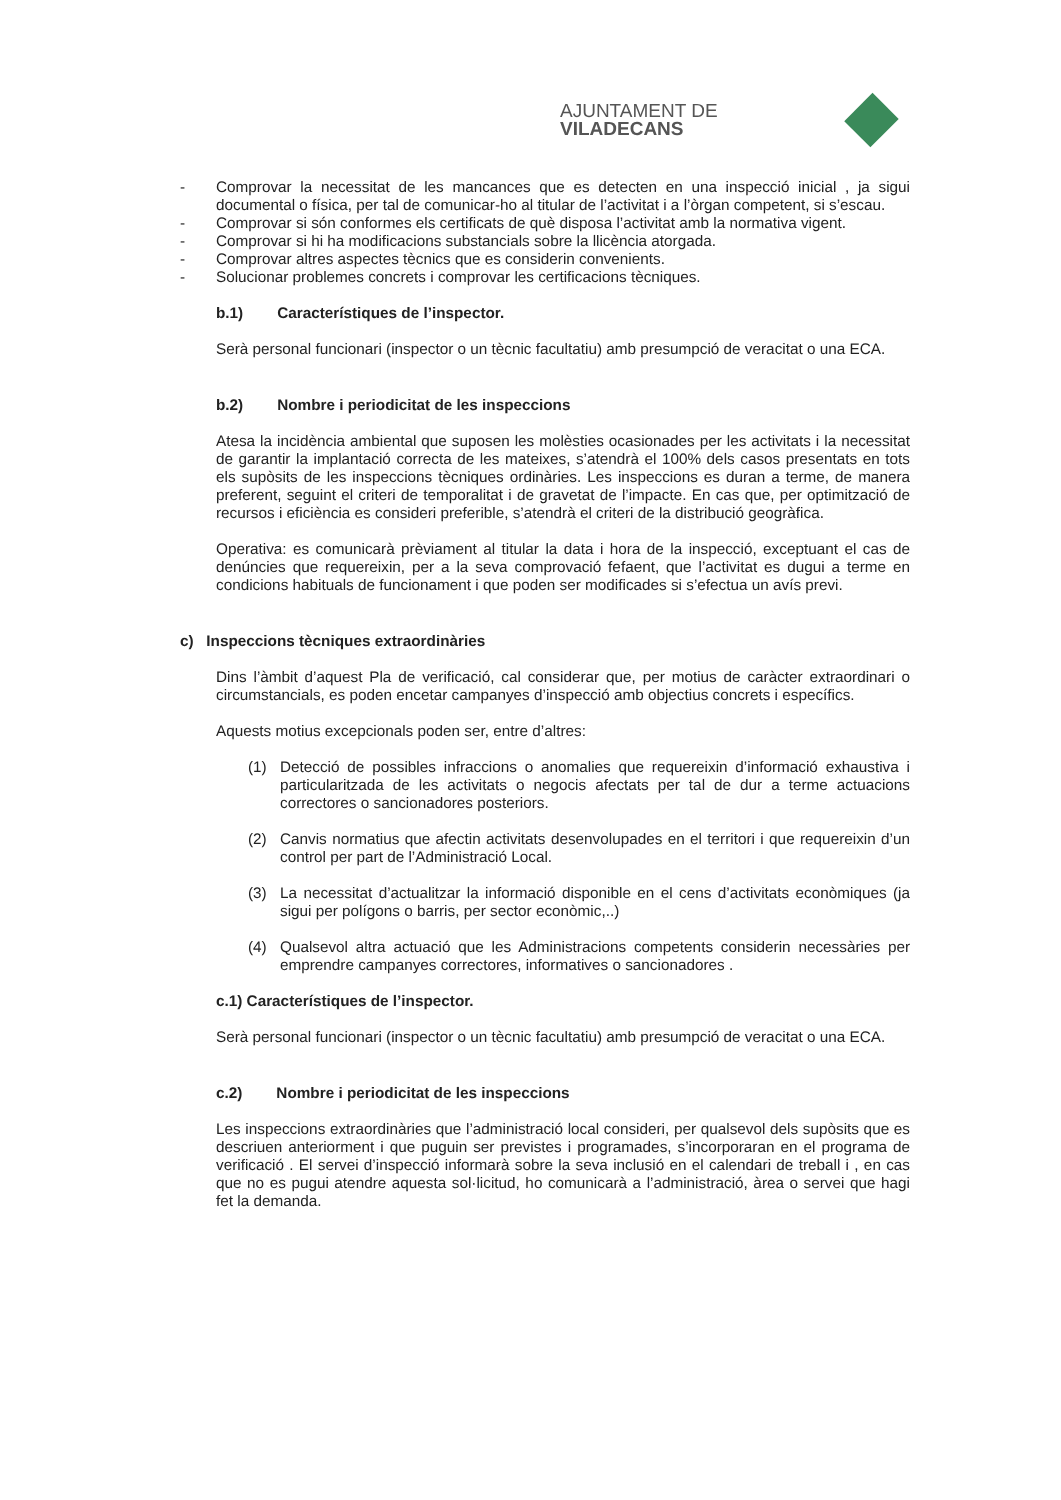AJUNTAMENT DE VILADECANS
- Comprovar la necessitat de les mancances que es detecten en una inspecció inicial , ja sigui documental o física, per tal de comunicar-ho al titular de l’activitat i a l’òrgan competent, si s’escau.
- Comprovar si són conformes els certificats de què disposa l’activitat amb la normativa vigent.
- Comprovar si hi ha modificacions substancials sobre la llicència atorgada.
- Comprovar altres aspectes tècnics que es considerin convenients.
- Solucionar problemes concrets i comprovar les certificacions tècniques.
b.1) Característiques de l’inspector.
Serà personal funcionari (inspector o un tècnic facultatiu) amb presumpció de veracitat o una ECA.
b.2) Nombre i periodicitat de les inspeccions
Atesa la incidència ambiental que suposen les molèsties ocasionades per les activitats i la necessitat de garantir la implantació correcta de les mateixes, s’atendrà el 100% dels casos presentats en tots els supòsits de les inspeccions tècniques ordinàries. Les inspeccions es duran a terme, de manera preferent, seguint el criteri de temporalitat i de gravetat de l’impacte. En cas que, per optimització de recursos i eficiència es consideri preferible, s’atendrà el criteri de la distribució geogràfica.
Operativa: es comunicarà prèviament al titular la data i hora de la inspecció, exceptuant el cas de denúncies que requereixin, per a la seva comprovació fefaent, que l’activitat es dugui a terme en condicions habituals de funcionament i que poden ser modificades si s’efectua un avís previ.
c) Inspeccions tècniques extraordinàries
Dins l’àmbit d’aquest Pla de verificació, cal considerar que, per motius de caràcter extraordinari o circumstancials, es poden encetar campanyes d’inspecció amb objectius concrets i específics.
Aquests motius excepcionals poden ser, entre d’altres:
(1) Detecció de possibles infraccions o anomalies que requereixin d’informació exhaustiva i particularitzada de les activitats o negocis afectats per tal de dur a terme actuacions correctores o sancionadores posteriors.
(2) Canvis normatius que afectin activitats desenvolupades en el territori i que requereixin d’un control per part de l’Administració Local.
(3) La necessitat d’actualitzar la informació disponible en el cens d’activitats econòmiques (ja sigui per polígons o barris, per sector econòmic,..)
(4) Qualsevol altra actuació que les Administracions competents considerin necessàries per emprendre campanyes correctores, informatives o sancionadores .
c.1) Característiques de l’inspector.
Serà personal funcionari (inspector o un tècnic facultatiu) amb presumpció de veracitat o una ECA.
c.2) Nombre i periodicitat de les inspeccions
Les inspeccions extraordinàries que l’administració local consideri, per qualsevol dels supòsits que es descriuen anteriorment i que puguin ser previstes i programades, s’incorporaran en el programa de verificació . El servei d’inspecció informarà sobre la seva inclusió en el calendari de treball i , en cas que no es pugui atendre aquesta sol·licitud, ho comunicarà a l’administració, àrea o servei que hagi fet la demanda.